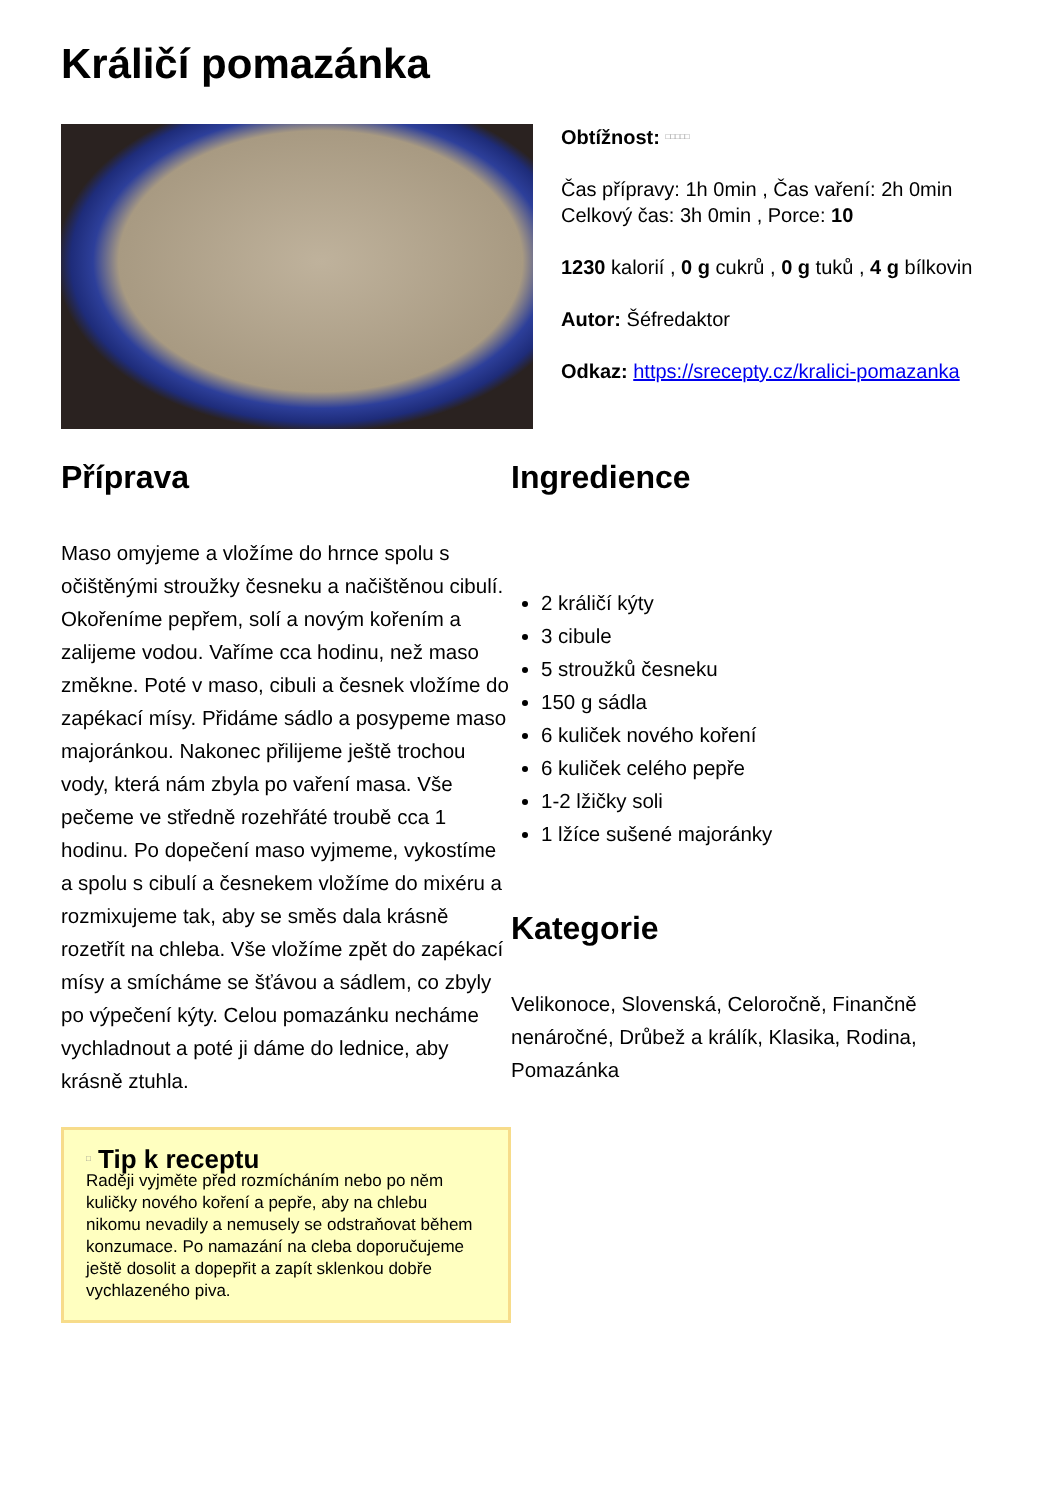Králičí pomazánka
Obtížnost: □□□□□
Čas přípravy: 1h 0min , Čas vaření: 2h 0min
Celkový čas: 3h 0min , Porce: 10
1230 kalorií , 0 g cukrů , 0 g tuků , 4 g bílkovin
Autor: Šéfredaktor
Odkaz: https://srecepty.cz/kralici-pomazanka
Příprava
Maso omyjeme a vložíme do hrnce spolu s očištěnými stroužky česneku a načištěnou cibulí. Okořeníme pepřem, solí a novým kořením a zalijeme vodou. Vaříme cca hodinu, než maso změkne. Poté v maso, cibuli a česnek vložíme do zapékací mísy. Přidáme sádlo a posypeme maso majoránkou. Nakonec přilijeme ještě trochou vody, která nám zbyla po vaření masa. Vše pečeme ve středně rozehřáté troubě cca 1 hodinu. Po dopečení maso vyjmeme, vykostíme a spolu s cibulí a česnekem vložíme do mixéru a rozmixujeme tak, aby se směs dala krásně rozetřít na chleba. Vše vložíme zpět do zapékací mísy a smícháme se šťávou a sádlem, co zbyly po výpečení kýty. Celou pomazánku necháme vychladnout a poté ji dáme do lednice, aby krásně ztuhla.
□ Tip k receptu
Raději vyjměte před rozmícháním nebo po něm kuličky nového koření a pepře, aby na chlebu nikomu nevadily a nemusely se odstraňovat během konzumace. Po namazání na cleba doporučujeme ještě dosolit a dopepřit a zapít sklenkou dobře vychlazeného piva.
Ingredience
2 králičí kýty
3 cibule
5 stroužků česneku
150 g sádla
6 kuliček nového koření
6 kuliček celého pepře
1-2 lžičky soli
1 lžíce sušené majoránky
Kategorie
Velikonoce, Slovenská, Celoročně, Finančně nenáročné, Drůbež a králík, Klasika, Rodina, Pomazánka